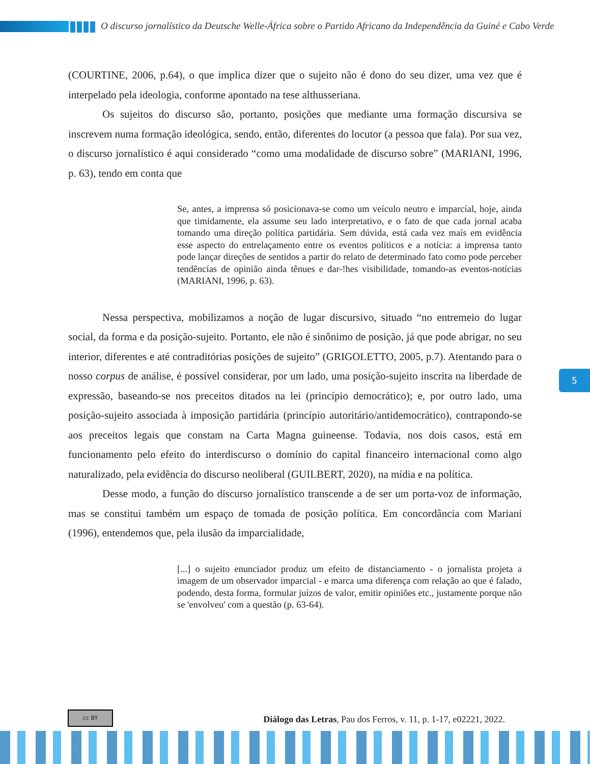O discurso jornalístico da Deutsche Welle-África sobre o Partido Africano da Independência da Guiné e Cabo Verde
(COURTINE, 2006, p.64), o que implica dizer que o sujeito não é dono do seu dizer, uma vez que é interpelado pela ideologia, conforme apontado na tese althusseriana.
Os sujeitos do discurso são, portanto, posições que mediante uma formação discursiva se inscrevem numa formação ideológica, sendo, então, diferentes do locutor (a pessoa que fala). Por sua vez, o discurso jornalístico é aqui considerado “como uma modalidade de discurso sobre” (MARIANI, 1996, p. 63), tendo em conta que
Se, antes, a imprensa só posicionava-se como um veículo neutro e imparcíal, hoje, ainda que timidamente, ela assume seu lado interpretativo, e o fato de que cada jornal acaba tomando uma direção política partidária. Sem dúvida, está cada vez maís em evidência esse aspecto do entrelaçamento entre os eventos políticos e a notícia: a imprensa tanto pode lançar direções de sentidos a partir do relato de determinado fato como pode perceber tendêncías de opinião ainda tênues e dar-!hes visibilidade, tomando-as eventos-notícias (MARIANI, 1996, p. 63).
Nessa perspectiva, mobilizamos a noção de lugar discursivo, situado “no entremeio do lugar social, da forma e da posição-sujeito. Portanto, ele não é sinônimo de posição, já que pode abrigar, no seu interior, diferentes e até contraditórias posições de sujeito” (GRIGOLETTO, 2005, p.7). Atentando para o nosso corpus de análise, é possível considerar, por um lado, uma posição-sujeito inscrita na liberdade de expressão, baseando-se nos preceitos ditados na lei (princípio democrático); e, por outro lado, uma posição-sujeito associada à imposição partidária (princípio autoritário/antidemocrático), contrapondo-se aos preceitos legais que constam na Carta Magna guineense. Todavia, nos dois casos, está em funcionamento pelo efeito do interdiscurso o domínio do capital financeiro internacional como algo naturalizado, pela evidência do discurso neoliberal (GUILBERT, 2020), na mídia e na política.
Desse modo, a função do discurso jornalístico transcende a de ser um porta-voz de informação, mas se constitui também um espaço de tomada de posição política. Em concordância com Mariani (1996), entendemos que, pela ilusão da imparcialidade,
[...] o sujeito enunciador produz um efeito de distanciamento - o jornalista projeta a imagem de um observador imparcial - e marca uma diferença com relação ao que é falado, podendo, desta forma, formular juízos de valor, emitir opiniões etc., justamente porque não se 'envolveu' com a questão (p. 63-64).
5
cc BY
Diálogo das Letras, Pau dos Ferros, v. 11, p. 1-17, e02221, 2022.